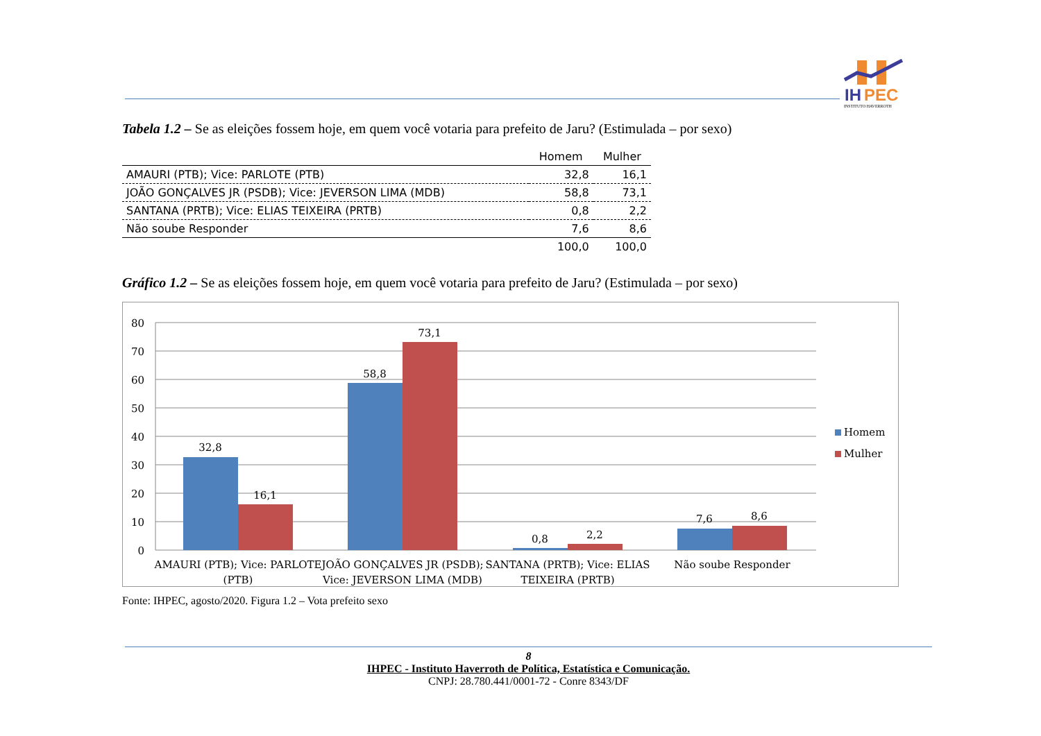IH
PEC
INSTITUTO HAVERROTH
Tabela 1.2 – Se as eleições fossem hoje, em quem você votaria para prefeito de Jaru? (Estimulada – por sexo)
| | Homem | Mulher |
| --- | --- | --- |
| AMAURI (PTB); Vice: PARLOTE (PTB) | 32,8 | 16,1 |
| JOÃO GONÇALVES JR (PSDB); Vice: JEVERSON LIMA (MDB) | 58,8 | 73,1 |
| SANTANA (PRTB); Vice: ELIAS TEIXEIRA (PRTB) | 0,8 | 2,2 |
| Não soube Responder | 7,6 | 8,6 |
| | 100,0 | 100,0 |
Gráfico 1.2 – Se as eleições fossem hoje, em quem você votaria para prefeito de Jaru? (Estimulada – por sexo)
80
70
60
50
40
30
20
10
0
32,8
16,1
58,8
73,1
0,8
2,2
7,6
8,6
AMAURI (PTB); Vice: PARLOTE
(PTB)
JOÃO GONÇALVES JR (PSDB);
Vice: JEVERSON LIMA (MDB)
SANTANA (PRTB); Vice: ELIAS
TEIXEIRA (PRTB)
Não soube Responder
Homem
Mulher
Fonte: IHPEC, agosto/2020. Figura 1.2 – Vota prefeito sexo
8
IHPEC - Instituto Haverroth de Política, Estatística e Comunicação.
CNPJ: 28.780.441/0001-72 - Conre 8343/DF